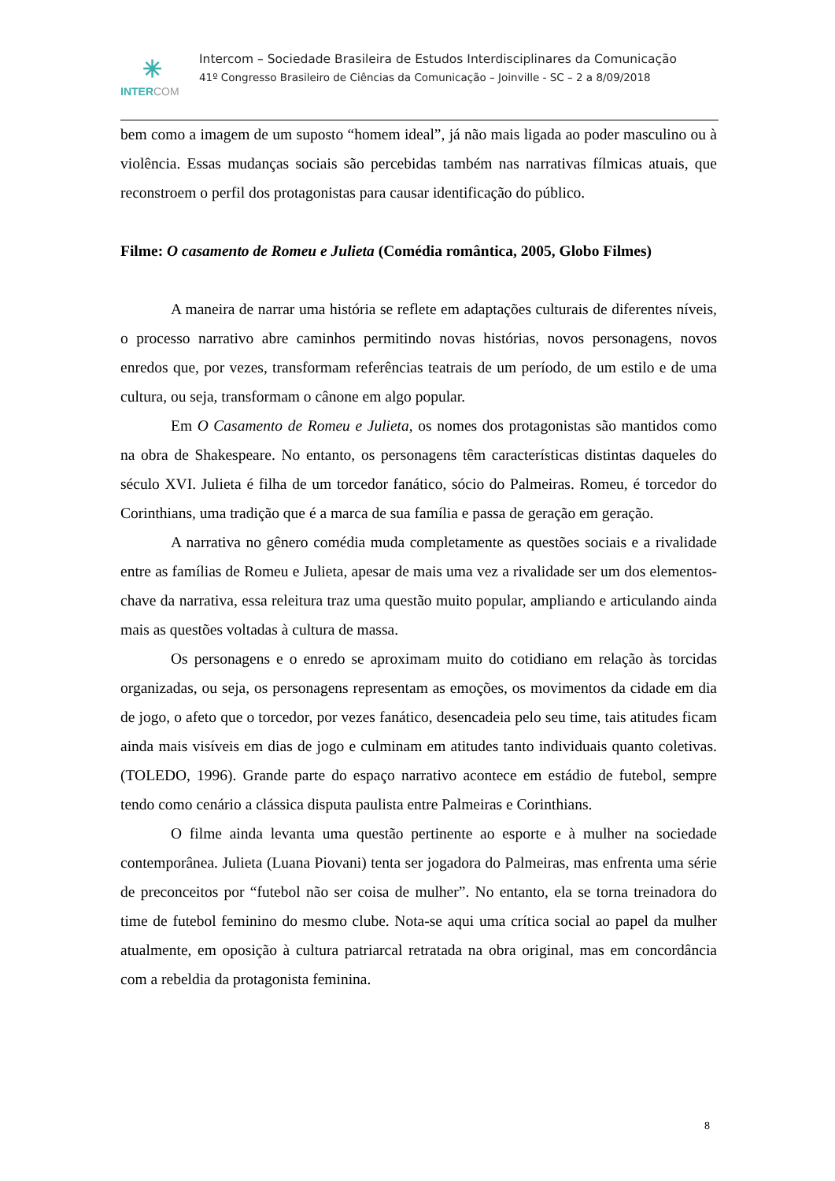✳
INTERCOM
Intercom – Sociedade Brasileira de Estudos Interdisciplinares da Comunicação
41º Congresso Brasileiro de Ciências da Comunicação – Joinville - SC – 2 a 8/09/2018
bem como a imagem de um suposto “homem ideal”, já não mais ligada ao poder masculino ou à violência. Essas mudanças sociais são percebidas também nas narrativas fílmicas atuais, que reconstroem o perfil dos protagonistas para causar identificação do público.
Filme: O casamento de Romeu e Julieta (Comédia romântica, 2005, Globo Filmes)
A maneira de narrar uma história se reflete em adaptações culturais de diferentes níveis, o processo narrativo abre caminhos permitindo novas histórias, novos personagens, novos enredos que, por vezes, transformam referências teatrais de um período, de um estilo e de uma cultura, ou seja, transformam o cânone em algo popular.
Em O Casamento de Romeu e Julieta, os nomes dos protagonistas são mantidos como na obra de Shakespeare. No entanto, os personagens têm características distintas daqueles do século XVI. Julieta é filha de um torcedor fanático, sócio do Palmeiras. Romeu, é torcedor do Corinthians, uma tradição que é a marca de sua família e passa de geração em geração.
A narrativa no gênero comédia muda completamente as questões sociais e a rivalidade entre as famílias de Romeu e Julieta, apesar de mais uma vez a rivalidade ser um dos elementos-chave da narrativa, essa releitura traz uma questão muito popular, ampliando e articulando ainda mais as questões voltadas à cultura de massa.
Os personagens e o enredo se aproximam muito do cotidiano em relação às torcidas organizadas, ou seja, os personagens representam as emoções, os movimentos da cidade em dia de jogo, o afeto que o torcedor, por vezes fanático, desencadeia pelo seu time, tais atitudes ficam ainda mais visíveis em dias de jogo e culminam em atitudes tanto individuais quanto coletivas. (TOLEDO, 1996). Grande parte do espaço narrativo acontece em estádio de futebol, sempre tendo como cenário a clássica disputa paulista entre Palmeiras e Corinthians.
O filme ainda levanta uma questão pertinente ao esporte e à mulher na sociedade contemporânea. Julieta (Luana Piovani) tenta ser jogadora do Palmeiras, mas enfrenta uma série de preconceitos por “futebol não ser coisa de mulher”. No entanto, ela se torna treinadora do time de futebol feminino do mesmo clube. Nota-se aqui uma crítica social ao papel da mulher atualmente, em oposição à cultura patriarcal retratada na obra original, mas em concordância com a rebeldia da protagonista feminina.
8